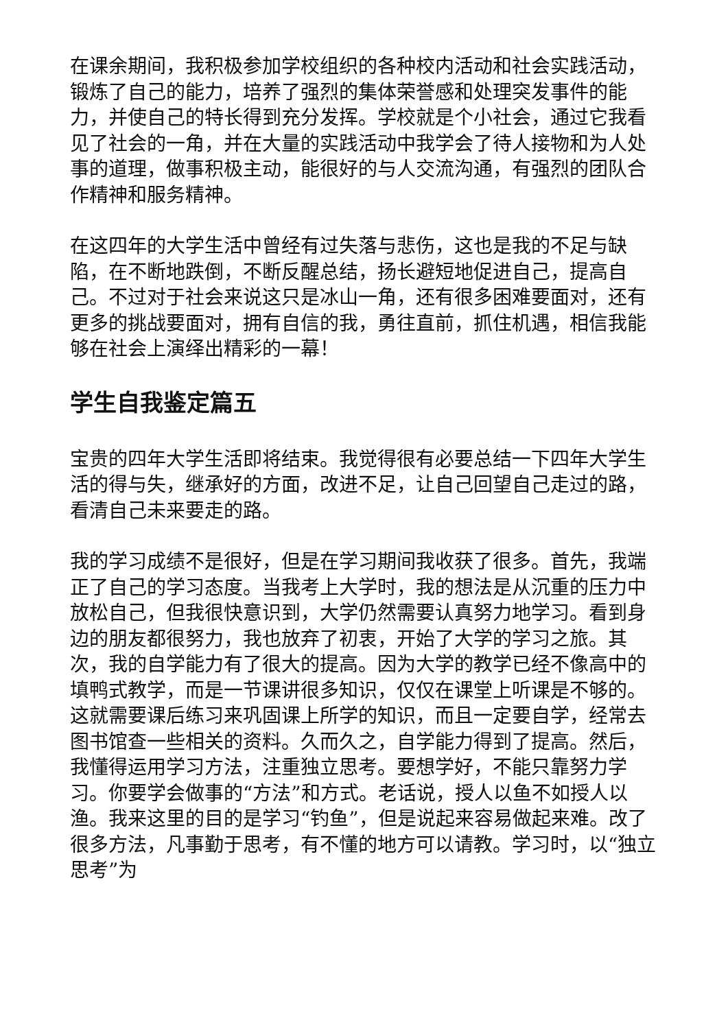在课余期间，我积极参加学校组织的各种校内活动和社会实践活动，锻炼了自己的能力，培养了强烈的集体荣誉感和处理突发事件的能力，并使自己的特长得到充分发挥。学校就是个小社会，通过它我看见了社会的一角，并在大量的实践活动中我学会了待人接物和为人处事的道理，做事积极主动，能很好的与人交流沟通，有强烈的团队合作精神和服务精神。
在这四年的大学生活中曾经有过失落与悲伤，这也是我的不足与缺陷，在不断地跌倒，不断反醒总结，扬长避短地促进自己，提高自己。不过对于社会来说这只是冰山一角，还有很多困难要面对，还有更多的挑战要面对，拥有自信的我，勇往直前，抓住机遇，相信我能够在社会上演绎出精彩的一幕！
学生自我鉴定篇五
宝贵的四年大学生活即将结束。我觉得很有必要总结一下四年大学生活的得与失，继承好的方面，改进不足，让自己回望自己走过的路，看清自己未来要走的路。
我的学习成绩不是很好，但是在学习期间我收获了很多。首先，我端正了自己的学习态度。当我考上大学时，我的想法是从沉重的压力中放松自己，但我很快意识到，大学仍然需要认真努力地学习。看到身边的朋友都很努力，我也放弃了初衷，开始了大学的学习之旅。其次，我的自学能力有了很大的提高。因为大学的教学已经不像高中的填鸭式教学，而是一节课讲很多知识，仅仅在课堂上听课是不够的。这就需要课后练习来巩固课上所学的知识，而且一定要自学，经常去图书馆查一些相关的资料。久而久之，自学能力得到了提高。然后，我懂得运用学习方法，注重独立思考。要想学好，不能只靠努力学习。你要学会做事的“方法”和方式。老话说，授人以鱼不如授人以渔。我来这里的目的是学习“钓鱼”，但是说起来容易做起来难。改了很多方法，凡事勤于思考，有不懂的地方可以请教。学习时，以“独立思考”为